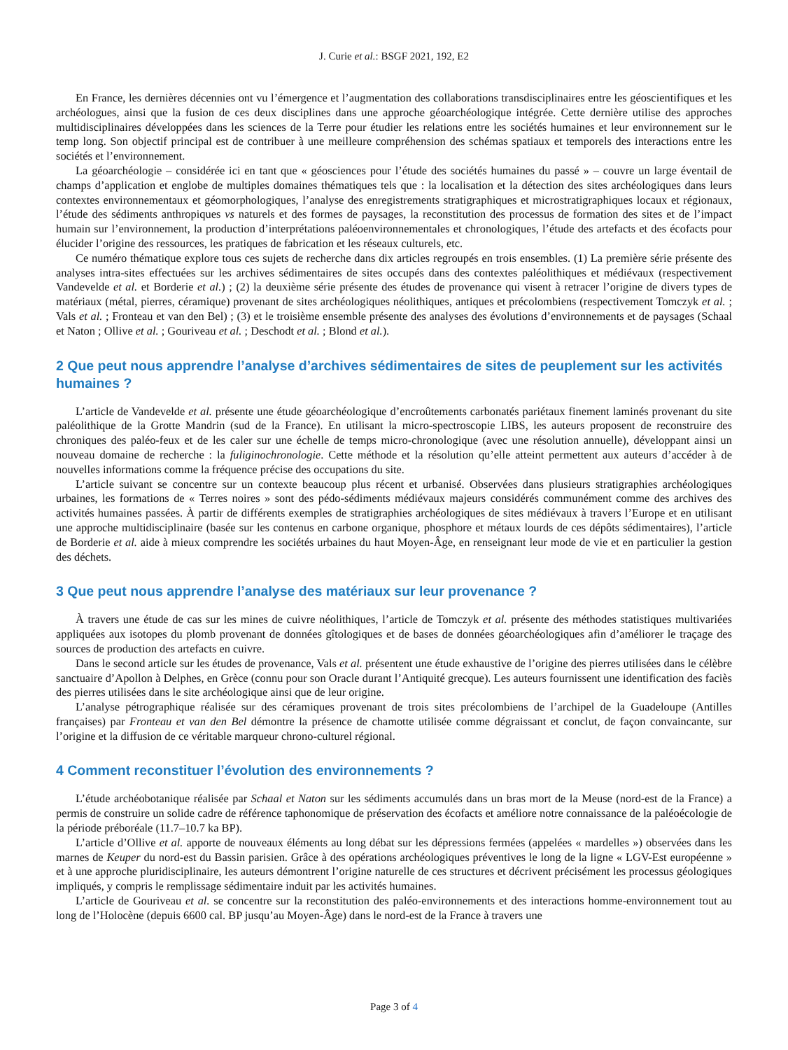J. Curie et al.: BSGF 2021, 192, E2
En France, les dernières décennies ont vu l’émergence et l’augmentation des collaborations transdisciplinaires entre les géoscientifiques et les archéologues, ainsi que la fusion de ces deux disciplines dans une approche géoarchéologique intégrée. Cette dernière utilise des approches multidisciplinaires développées dans les sciences de la Terre pour étudier les relations entre les sociétés humaines et leur environnement sur le temp long. Son objectif principal est de contribuer à une meilleure compréhension des schémas spatiaux et temporels des interactions entre les sociétés et l’environnement.
La géoarchéologie – considérée ici en tant que « géosciences pour l’étude des sociétés humaines du passé » – couvre un large éventail de champs d’application et englobe de multiples domaines thématiques tels que : la localisation et la détection des sites archéologiques dans leurs contextes environnementaux et géomorphologiques, l’analyse des enregistrements stratigraphiques et microstratigraphiques locaux et régionaux, l’étude des sédiments anthropiques vs naturels et des formes de paysages, la reconstitution des processus de formation des sites et de l’impact humain sur l’environnement, la production d’interprétations paléoenvironnementales et chronologiques, l’étude des artefacts et des écofacts pour élucider l’origine des ressources, les pratiques de fabrication et les réseaux culturels, etc.
Ce numéro thématique explore tous ces sujets de recherche dans dix articles regroupés en trois ensembles. (1) La première série présente des analyses intra-sites effectuées sur les archives sédimentaires de sites occupés dans des contextes paléolithiques et médiévaux (respectivement Vandevelde et al. et Borderie et al.) ; (2) la deuxième série présente des études de provenance qui visent à retracer l’origine de divers types de matériaux (métal, pierres, céramique) provenant de sites archéologiques néolithiques, antiques et précolombiens (respectivement Tomczyk et al. ; Vals et al. ; Fronteau et van den Bel) ; (3) et le troisième ensemble présente des analyses des évolutions d’environnements et de paysages (Schaal et Naton ; Ollive et al. ; Gouriveau et al. ; Deschodt et al. ; Blond et al.).
2 Que peut nous apprendre l’analyse d’archives sédimentaires de sites de peuplement sur les activités humaines ?
L’article de Vandevelde et al. présente une étude géoarchéologique d’encroûtements carbonatés pariétaux finement laminés provenant du site paléolithique de la Grotte Mandrin (sud de la France). En utilisant la micro-spectroscopie LIBS, les auteurs proposent de reconstruire des chroniques des paléo-feux et de les caler sur une échelle de temps micro-chronologique (avec une résolution annuelle), développant ainsi un nouveau domaine de recherche : la fuliginochronologie. Cette méthode et la résolution qu’elle atteint permettent aux auteurs d’accéder à de nouvelles informations comme la fréquence précise des occupations du site.
L’article suivant se concentre sur un contexte beaucoup plus récent et urbanisé. Observées dans plusieurs stratigraphies archéologiques urbaines, les formations de « Terres noires » sont des pédo-sédiments médiévaux majeurs considérés communément comme des archives des activités humaines passées. À partir de différents exemples de stratigraphies archéologiques de sites médiévaux à travers l’Europe et en utilisant une approche multidisciplinaire (basée sur les contenus en carbone organique, phosphore et métaux lourds de ces dépôts sédimentaires), l’article de Borderie et al. aide à mieux comprendre les sociétés urbaines du haut Moyen-Âge, en renseignant leur mode de vie et en particulier la gestion des déchets.
3 Que peut nous apprendre l’analyse des matériaux sur leur provenance ?
À travers une étude de cas sur les mines de cuivre néolithiques, l’article de Tomczyk et al. présente des méthodes statistiques multivariées appliquées aux isotopes du plomb provenant de données gîtologiques et de bases de données géoarchéologiques afin d’améliorer le traçage des sources de production des artefacts en cuivre.
Dans le second article sur les études de provenance, Vals et al. présentent une étude exhaustive de l’origine des pierres utilisées dans le célèbre sanctuaire d’Apollon à Delphes, en Grèce (connu pour son Oracle durant l’Antiquité grecque). Les auteurs fournissent une identification des faciès des pierres utilisées dans le site archéologique ainsi que de leur origine.
L’analyse pétrographique réalisée sur des céramiques provenant de trois sites précolombiens de l’archipel de la Guadeloupe (Antilles françaises) par Fronteau et van den Bel démontre la présence de chamotte utilisée comme dégraissant et conclut, de façon convaincante, sur l’origine et la diffusion de ce véritable marqueur chrono-culturel régional.
4 Comment reconstituer l’évolution des environnements ?
L’étude archéobotanique réalisée par Schaal et Naton sur les sédiments accumulés dans un bras mort de la Meuse (nord-est de la France) a permis de construire un solide cadre de référence taphonomique de préservation des écofacts et améliore notre connaissance de la paléoécologie de la période préboréale (11.7–10.7 ka BP).
L’article d’Ollive et al. apporte de nouveaux éléments au long débat sur les dépressions fermées (appelées « mardelles ») observées dans les marnes de Keuper du nord-est du Bassin parisien. Grâce à des opérations archéologiques préventives le long de la ligne « LGV-Est européenne » et à une approche pluridisciplinaire, les auteurs démontrent l’origine naturelle de ces structures et décrivent précisément les processus géologiques impliqués, y compris le remplissage sédimentaire induit par les activités humaines.
L’article de Gouriveau et al. se concentre sur la reconstitution des paléo-environnements et des interactions homme-environnement tout au long de l’Holocène (depuis 6600 cal. BP jusqu’au Moyen-Âge) dans le nord-est de la France à travers une
Page 3 of 4